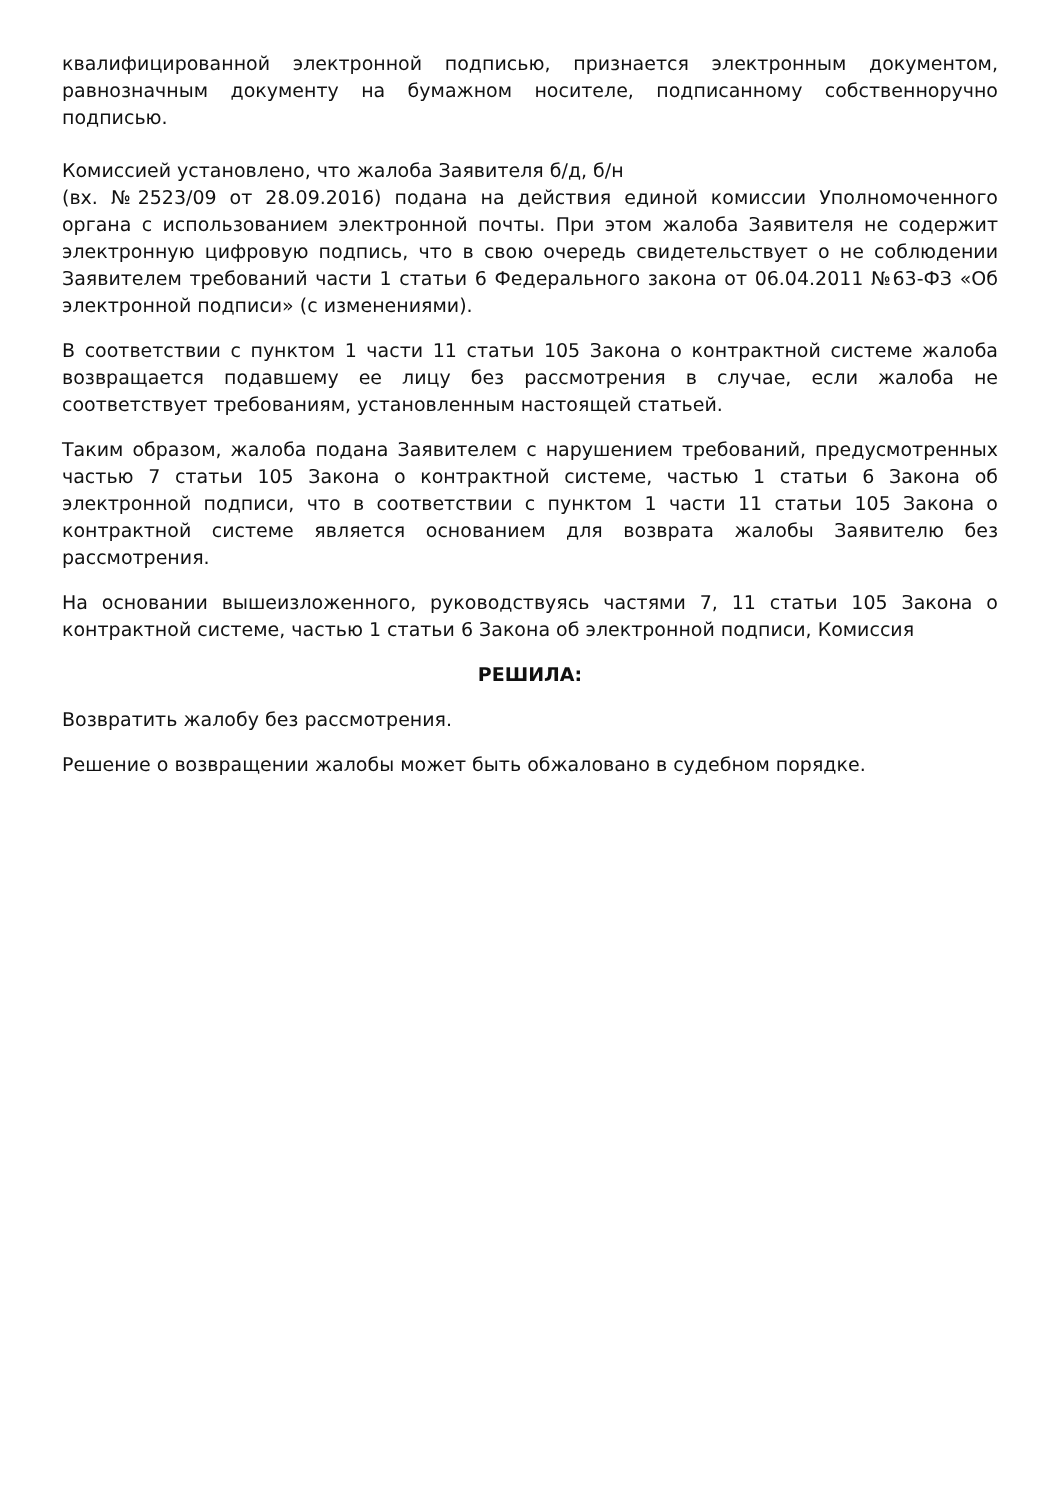квалифицированной электронной подписью, признается электронным документом, равнозначным документу на бумажном носителе, подписанному собственноручно подписью.
Комиссией установлено, что жалоба Заявителя б/д, б/н
(вх. №2523/09 от 28.09.2016) подана на действия единой комиссии Уполномоченного органа с использованием электронной почты. При этом жалоба Заявителя не содержит электронную цифровую подпись, что в свою очередь свидетельствует о не соблюдении Заявителем требований части 1 статьи 6 Федерального закона от 06.04.2011 №63-ФЗ «Об электронной подписи» (с изменениями).
В соответствии с пунктом 1 части 11 статьи 105 Закона о контрактной системе жалоба возвращается подавшему ее лицу без рассмотрения в случае, если жалоба не соответствует требованиям, установленным настоящей статьей.
Таким образом, жалоба подана Заявителем с нарушением требований, предусмотренных частью 7 статьи 105 Закона о контрактной системе, частью 1 статьи 6 Закона об электронной подписи, что в соответствии с пунктом 1 части 11 статьи 105 Закона о контрактной системе является основанием для возврата жалобы Заявителю без рассмотрения.
На основании вышеизложенного, руководствуясь частями 7, 11 статьи 105 Закона о контрактной системе, частью 1 статьи 6 Закона об электронной подписи, Комиссия
РЕШИЛА:
Возвратить жалобу без рассмотрения.
Решение о возвращении жалобы может быть обжаловано в судебном порядке.